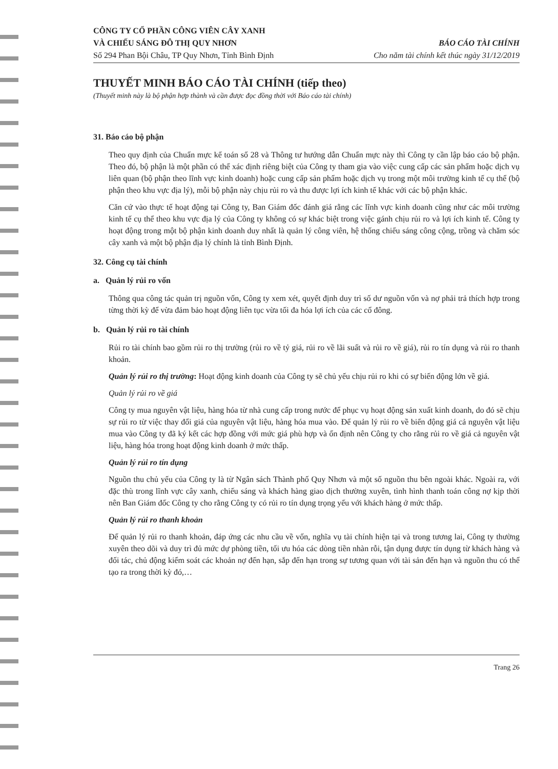CÔNG TY CỔ PHẦN CÔNG VIÊN CÂY XANH
VÀ CHIẾU SÁNG ĐÔ THỊ QUY NHƠN
Số 294 Phan Bội Châu, TP Quy Nhơn, Tỉnh Bình Định
BÁO CÁO TÀI CHÍNH
Cho năm tài chính kết thúc ngày 31/12/2019
THUYẾT MINH BÁO CÁO TÀI CHÍNH (tiếp theo)
(Thuyết minh này là bộ phận hợp thành và cần được đọc đồng thời với Báo cáo tài chính)
31. Báo cáo bộ phận
Theo quy định của Chuẩn mực kế toán số 28 và Thông tư hướng dẫn Chuẩn mực này thì Công ty cần lập báo cáo bộ phận. Theo đó, bộ phận là một phần có thể xác định riêng biệt của Công ty tham gia vào việc cung cấp các sản phẩm hoặc dịch vụ liên quan (bộ phận theo lĩnh vực kinh doanh) hoặc cung cấp sản phẩm hoặc dịch vụ trong một môi trường kinh tế cụ thể (bộ phận theo khu vực địa lý), mỗi bộ phận này chịu rủi ro và thu được lợi ích kinh tế khác với các bộ phận khác.
Căn cứ vào thực tế hoạt động tại Công ty, Ban Giám đốc đánh giá rằng các lĩnh vực kinh doanh cũng như các môi trường kinh tế cụ thể theo khu vực địa lý của Công ty không có sự khác biệt trong việc gánh chịu rủi ro và lợi ích kinh tế. Công ty hoạt động trong một bộ phận kinh doanh duy nhất là quản lý công viên, hệ thống chiếu sáng công cộng, trồng và chăm sóc cây xanh và một bộ phận địa lý chính là tỉnh Bình Định.
32. Công cụ tài chính
a. Quản lý rủi ro vốn
Thông qua công tác quản trị nguồn vốn, Công ty xem xét, quyết định duy trì số dư nguồn vốn và nợ phải trả thích hợp trong từng thời kỳ để vừa đảm bảo hoạt động liên tục vừa tối đa hóa lợi ích của các cổ đông.
b. Quản lý rủi ro tài chính
Rủi ro tài chính bao gồm rủi ro thị trường (rủi ro về tỷ giá, rủi ro về lãi suất và rủi ro về giá), rủi ro tín dụng và rủi ro thanh khoản.
Quản lý rủi ro thị trường: Hoạt động kinh doanh của Công ty sẽ chủ yếu chịu rủi ro khi có sự biến động lớn về giá.
Quản lý rủi ro về giá
Công ty mua nguyên vật liệu, hàng hóa từ nhà cung cấp trong nước để phục vụ hoạt động sản xuất kinh doanh, do đó sẽ chịu sự rủi ro từ việc thay đổi giá của nguyên vật liệu, hàng hóa mua vào. Để quản lý rủi ro về biến động giá cả nguyên vật liệu mua vào Công ty đã ký kết các hợp đồng với mức giá phù hợp và ổn định nên Công ty cho rằng rủi ro về giá cả nguyên vật liệu, hàng hóa trong hoạt động kinh doanh ở mức thấp.
Quản lý rủi ro tín dụng
Nguồn thu chủ yếu của Công ty là từ Ngân sách Thành phố Quy Nhơn và một số nguồn thu bên ngoài khác. Ngoài ra, với đặc thù trong lĩnh vực cây xanh, chiếu sáng và khách hàng giao dịch thường xuyên, tình hình thanh toán công nợ kịp thời nên Ban Giám đốc Công ty cho rằng Công ty có rủi ro tín dụng trọng yếu với khách hàng ở mức thấp.
Quản lý rủi ro thanh khoản
Để quản lý rủi ro thanh khoản, đáp ứng các nhu cầu về vốn, nghĩa vụ tài chính hiện tại và trong tương lai, Công ty thường xuyên theo dõi và duy trì đủ mức dự phòng tiền, tối ưu hóa các dòng tiền nhàn rỗi, tận dụng được tín dụng từ khách hàng và đối tác, chủ động kiểm soát các khoản nợ đến hạn, sắp đến hạn trong sự tương quan với tài sản đến hạn và nguồn thu có thể tạo ra trong thời kỳ đó,…
Trang 26